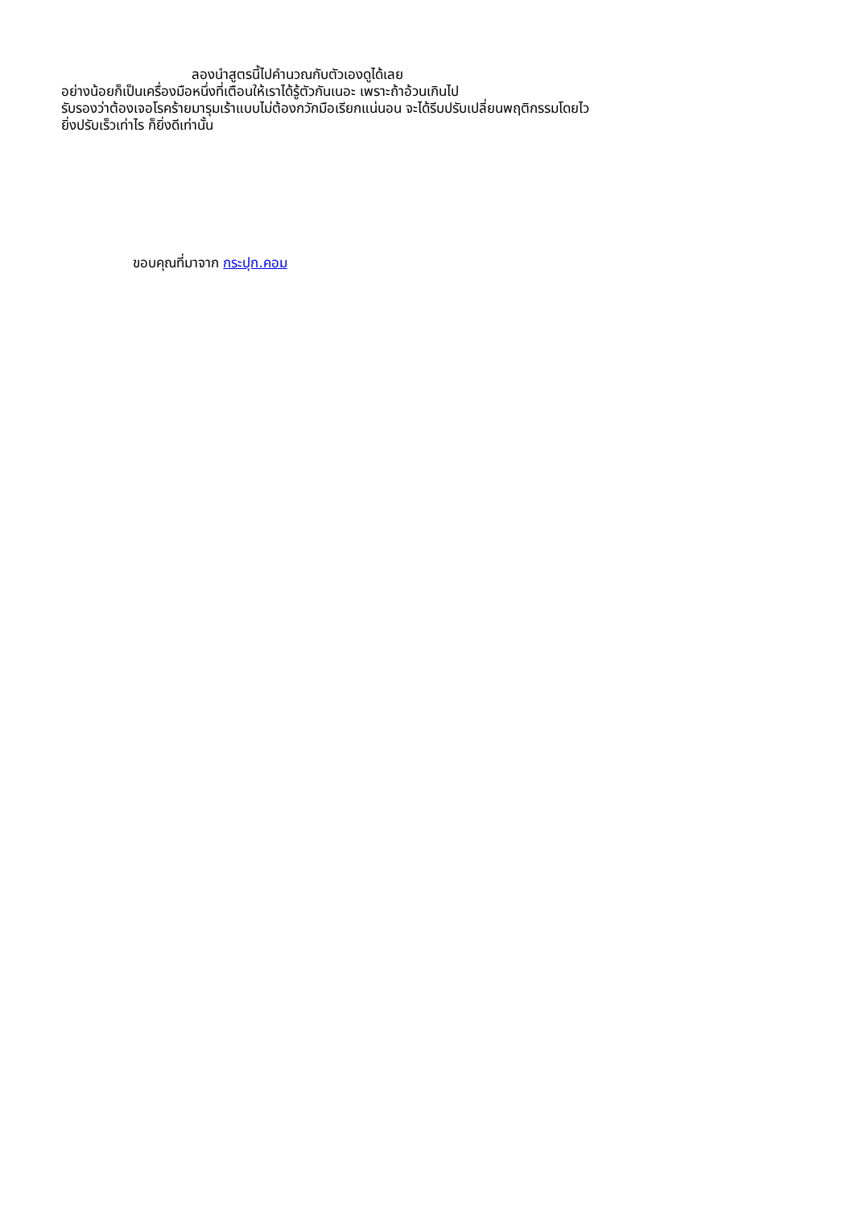ลองนำสูตรนี้ไปคำนวณกับตัวเองดูได้เลย
อย่างน้อยก็เป็นเครื่องมือหนึ่งที่เตือนให้เราได้รู้ตัวกันเนอะ เพราะถ้าอ้วนเกินไป
รับรองว่าต้องเจอโรคร้ายมารุมเร้าแบบไม่ต้องกวักมือเรียกแน่นอน จะได้รีบปรับเปลี่ยนพฤติกรรมโดยไว
ยิ่งปรับเร็วเท่าไร ก็ยิ่งดีเท่านั้น
ขอบคุณที่มาจาก กระปุก.คอม